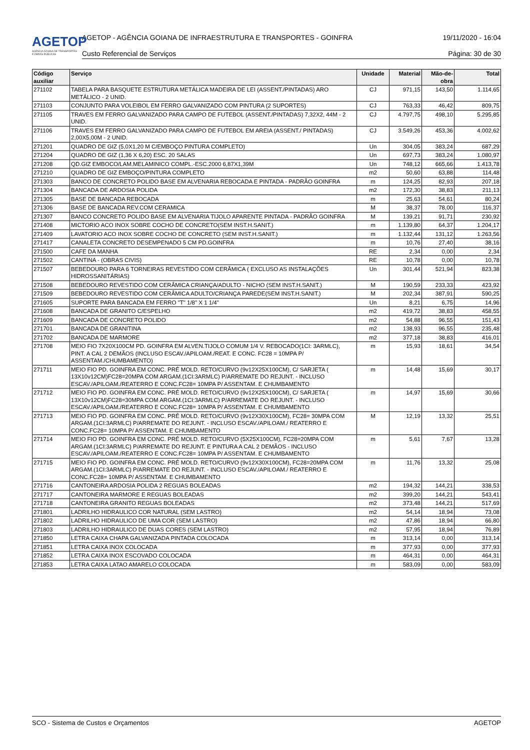AGETOP
AGÊNCIA GOIANA DE TRANSPORTES E OBRAS PÚBLICAS
AGETOP - AGÊNCIA GOIANA DE INFRAESTRUTURA E TRANSPORTES - GOINFRA 19/11/2020 - 16:04
Custo Referencial de Serviços Página: 30 de 30
| Código auxiliar | Serviço | Unidade | Material | Mão-de-obra | Total |
| --- | --- | --- | --- | --- | --- |
| 271102 | TABELA PARA BASQUETE ESTRUTURA METÁLICA MADEIRA DE LEI (ASSENT./PINTADAS) ARO METÁLICO - 2 UNID. | CJ | 971,15 | 143,50 | 1.114,65 |
| 271103 | CONJUNTO PARA VOLEIBOL EM FERRO GALVANIZADO COM PINTURA (2 SUPORTES) | CJ | 763,33 | 46,42 | 809,75 |
| 271105 | TRAVES EM FERRO GALVANIZADO PARA CAMPO DE FUTEBOL (ASSENT./PINTADAS) 7,32X2, 44M - 2 UNID. | CJ | 4.797,75 | 498,10 | 5.295,85 |
| 271106 | TRAVES EM FERRO GALVANIZADO PARA CAMPO DE FUTEBOL EM AREIA (ASSENT./ PINTADAS) 2,00X5,00M - 2 UNID. | CJ | 3.549,26 | 453,36 | 4.002,62 |
| 271201 | QUADRO DE GIZ (5,0X1,20 M C/EMBOÇO PINTURA COMPLETO) | Un | 304,05 | 383,24 | 687,29 |
| 271204 | QUADRO DE GIZ (1,36 X 6,20) ESC. 20 SALAS | Un | 697,73 | 383,24 | 1.080,97 |
| 271208 | QD.GIZ EMBOCO/LAM.MELAMINICO COMPL.-ESC.2000 6,87X1,39M | Un | 748,12 | 665,66 | 1.413,78 |
| 271210 | QUADRO DE GIZ EMBOÇO/PINTURA COMPLETO | m2 | 50,60 | 63,88 | 114,48 |
| 271303 | BANCO DE CONCRETO POLIDO BASE EM ALVENARIA REBOCADA E PINTADA - PADRÃO GOINFRA | m | 124,25 | 82,93 | 207,18 |
| 271304 | BANCADA DE ARDOSIA POLIDA | m2 | 172,30 | 38,83 | 211,13 |
| 271305 | BASE DE BANCADA REBOCADA | m | 25,63 | 54,61 | 80,24 |
| 271306 | BASE DE BANCADA REV.COM CERAMICA | M | 38,37 | 78,00 | 116,37 |
| 271307 | BANCO CONCRETO POLIDO BASE EM ALVENARIA TIJOLO APARENTE PINTADA - PADRÃO GOINFRA | M | 139,21 | 91,71 | 230,92 |
| 271408 | MICTORIO ACO INOX SOBRE COCHO DE CONCRETO(SEM INST.H.SANIT.) | m | 1.139,80 | 64,37 | 1.204,17 |
| 271409 | LAVATORIO ACO INOX SOBRE COCHO DE CONCRETO (SEM INST.H.SANIT.) | m | 1.132,44 | 131,12 | 1.263,56 |
| 271417 | CANALETA CONCRETO DESEMPENADO 5 CM PD.GOINFRA | m | 10,76 | 27,40 | 38,16 |
| 271500 | CAFE DA MANHA | RE | 2,34 | 0,00 | 2,34 |
| 271502 | CANTINA - (OBRAS CIVIS) | RE | 10,78 | 0,00 | 10,78 |
| 271507 | BEBEDOURO PARA 6 TORNEIRAS REVESTIDO COM CERÂMICA ( EXCLUSO AS INSTALAÇÕES HIDROSSANITÁRIAS) | Un | 301,44 | 521,94 | 823,38 |
| 271508 | BEBEDOURO REVESTIDO COM CERÂMICA CRIANÇA/ADULTO - NICHO (SEM INST.H.SANIT.) | M | 190,59 | 233,33 | 423,92 |
| 271509 | BEBEDOURO REVESTIDO COM CERÂMICA ADULTO/CRIANÇA PAREDE(SEM INST.H.SANIT.) | M | 202,34 | 387,91 | 590,25 |
| 271605 | SUPORTE PARA BANCADA EM FERRO "T" 1/8" X 1 1/4" | Un | 8,21 | 6,75 | 14,96 |
| 271608 | BANCADA DE GRANITO C/ESPELHO | m2 | 419,72 | 38,83 | 458,55 |
| 271609 | BANCADA DE CONCRETO POLIDO | m2 | 54,88 | 96,55 | 151,43 |
| 271701 | BANCADA DE GRANITINA | m2 | 138,93 | 96,55 | 235,48 |
| 271702 | BANCADA DE MARMORE | m2 | 377,18 | 38,83 | 416,01 |
| 271708 | MEIO FIO 7X20X100CM PD. GOINFRA EM ALVEN.TIJOLO COMUM 1/4 V. REBOCADO(1CI: 3ARMLC), PINT. A CAL 2 DEMÃOS (INCLUSO ESCAV./APILOAM./REAT. E CONC. FC28 = 10MPA P/ ASSENTAM./CHUMBAMENTO) | m | 15,93 | 18,61 | 34,54 |
| 271711 | MEIO FIO PD. GOINFRA EM CONC. PRÉ MOLD. RETO/CURVO (9v12X25X100CM), C/ SARJETA ( 13X10v12CM)FC28=20MPA COM ARGAM.(1CI:3ARMLC) P/ARREMATE DO REJUNT. - INCLUSO ESCAV./APILOAM./REATERRO E CONC.FC28= 10MPA P/ ASSENTAM. E CHUMBAMENTO | m | 14,48 | 15,69 | 30,17 |
| 271712 | MEIO FIO PD. GOINFRA EM CONC. PRÉ MOLD. RETO/CURVO (9v12X25X100CM), C/ SARJETA ( 13X10v12CM)FC28=30MPA COM ARGAM.(1CI:3ARMLC) P/ARREMATE DO REJUNT. - INCLUSO ESCAV./APILOAM./REATERRO E CONC.FC28= 10MPA P/ ASSENTAM. E CHUMBAMENTO | m | 14,97 | 15,69 | 30,66 |
| 271713 | MEIO FIO PD. GOINFRA EM CONC. PRÉ MOLD. RETO/CURVO (9v12X30X100CM), FC28= 30MPA COM ARGAM.(1CI:3ARMLC) P/ARREMATE DO REJUNT. - INCLUSO ESCAV./APILOAM./ REATERRO E CONC.FC28= 10MPA P/ ASSENTAM. E CHUMBAMENTO | M | 12,19 | 13,32 | 25,51 |
| 271714 | MEIO FIO PD. GOINFRA EM CONC. PRÉ MOLD. RETO/CURVO (5X25X100CM), FC28=20MPA COM ARGAM.(1CI:3ARMLC) P/ARREMATE DO REJUNT. E PINTURA A CAL 2 DEMÃOS - INCLUSO ESCAV./APILOAM./REATERRO E CONC.FC28= 10MPA P/ ASSENTAM. E CHUMBAMENTO | m | 5,61 | 7,67 | 13,28 |
| 271715 | MEIO FIO PD. GOINFRA EM CONC. PRÉ MOLD. RETO/CURVO (9v12X30X100CM), FC28=20MPA COM ARGAM.(1CI:3ARMLC) P/ARREMATE DO REJUNT. - INCLUSO ESCAV./APILOAM./ REATERRO E CONC.FC28= 10MPA P/ ASSENTAM. E CHUMBAMENTO | m | 11,76 | 13,32 | 25,08 |
| 271716 | CANTONEIRA ARDOSIA POLIDA 2 REGUAS BOLEADAS | m2 | 194,32 | 144,21 | 338,53 |
| 271717 | CANTONEIRA MARMORE E REGUAS BOLEADAS | m2 | 399,20 | 144,21 | 543,41 |
| 271718 | CANTONEIRA GRANITO REGUAS BOLEADAS | m2 | 373,48 | 144,21 | 517,69 |
| 271801 | LADRILHO HIDRAULICO COR NATURAL (SEM LASTRO) | m2 | 54,14 | 18,94 | 73,08 |
| 271802 | LADRILHO HIDRAULICO DE UMA COR (SEM LASTRO) | m2 | 47,86 | 18,94 | 66,80 |
| 271803 | LADRILHO HIDRAULICO DE DUAS CORES (SEM LASTRO) | m2 | 57,95 | 18,94 | 76,89 |
| 271850 | LETRA CAIXA CHAPA GALVANIZADA PINTADA COLOCADA | m | 313,14 | 0,00 | 313,14 |
| 271851 | LETRA CAIXA INOX COLOCADA | m | 377,93 | 0,00 | 377,93 |
| 271852 | LETRA CAIXA INOX ESCOVADO COLOCADA | m | 464,31 | 0,00 | 464,31 |
| 271853 | LETRA CAIXA LATAO AMARELO COLOCADA | m | 583,09 | 0,00 | 583,09 |
SCO - Sistema de Custos e Orçamentos AGETOP